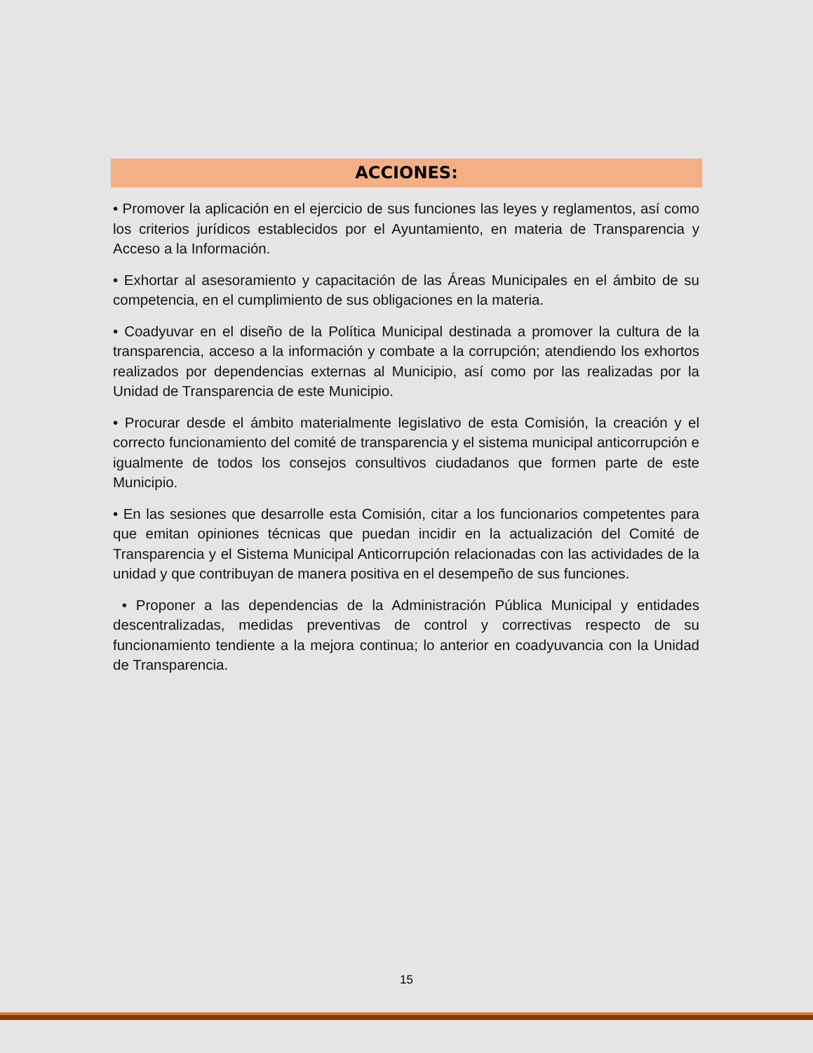ACCIONES:
• Promover la aplicación en el ejercicio de sus funciones las leyes y reglamentos, así como los criterios jurídicos establecidos por el Ayuntamiento, en materia de Transparencia y Acceso a la Información.
• Exhortar al asesoramiento y capacitación de las Áreas Municipales en el ámbito de su competencia, en el cumplimiento de sus obligaciones en la materia.
• Coadyuvar en el diseño de la Política Municipal destinada a promover la cultura de la transparencia, acceso a la información y combate a la corrupción; atendiendo los exhortos realizados por dependencias externas al Municipio, así como por las realizadas por la Unidad de Transparencia de este Municipio.
• Procurar desde el ámbito materialmente legislativo de esta Comisión, la creación y el correcto funcionamiento del comité de transparencia y el sistema municipal anticorrupción e igualmente de todos los consejos consultivos ciudadanos que formen parte de este Municipio.
• En las sesiones que desarrolle esta Comisión, citar a los funcionarios competentes para que emitan opiniones técnicas que puedan incidir en la actualización del Comité de Transparencia y el Sistema Municipal Anticorrupción relacionadas con las actividades de la unidad y que contribuyan de manera positiva en el desempeño de sus funciones.
• Proponer a las dependencias de la Administración Pública Municipal y entidades descentralizadas, medidas preventivas de control y correctivas respecto de su funcionamiento tendiente a la mejora continua; lo anterior en coadyuvancia con la Unidad de Transparencia.
15